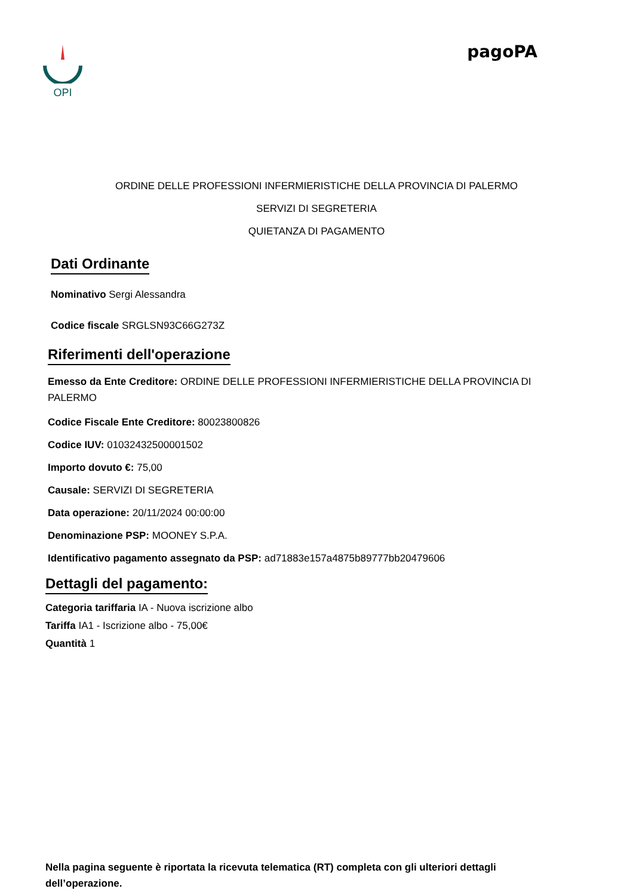OPI
pagoPA
ORDINE DELLE PROFESSIONI INFERMIERISTICHE DELLA PROVINCIA DI PALERMO
SERVIZI DI SEGRETERIA
QUIETANZA DI PAGAMENTO
Dati Ordinante
Nominativo Sergi Alessandra
Codice fiscale SRGLSN93C66G273Z
Riferimenti dell'operazione
Emesso da Ente Creditore: ORDINE DELLE PROFESSIONI INFERMIERISTICHE DELLA PROVINCIA DI PALERMO
Codice Fiscale Ente Creditore: 80023800826
Codice IUV: 01032432500001502
Importo dovuto €: 75,00
Causale: SERVIZI DI SEGRETERIA
Data operazione: 20/11/2024 00:00:00
Denominazione PSP: MOONEY S.P.A.
Identificativo pagamento assegnato da PSP: ad71883e157a4875b89777bb20479606
Dettagli del pagamento:
Categoria tariffaria IA - Nuova iscrizione albo
Tariffa IA1 - Iscrizione albo - 75,00€
Quantità 1
Nella pagina seguente è riportata la ricevuta telematica (RT) completa con gli ulteriori dettagli dell’operazione.